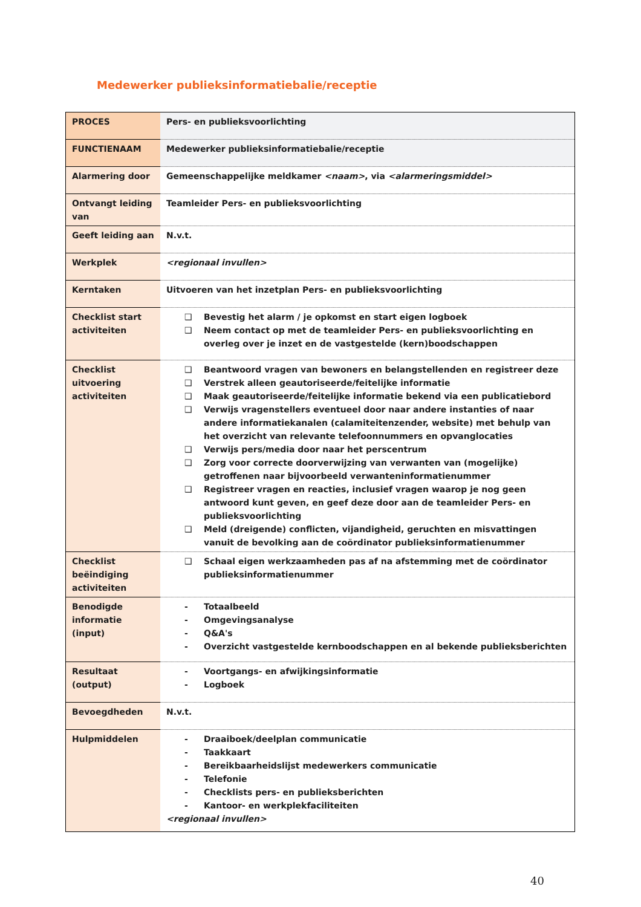Medewerker publieksinformatiebalie/receptie
| PROCES | Pers- en publieksvoorlichting |
| FUNCTIENAAM | Medewerker publieksinformatiebalie/receptie |
| Alarmering door | Gemeenschappelijke meldkamer <naam> , via <alarmeringsmiddel> |
| Ontvangt leiding van | Teamleider Pers- en publieksvoorlichting |
| Geeft leiding aan | N.v.t. |
| Werkplek | <regionaal invullen> |
| Kerntaken | Uitvoeren van het inzetplan Pers- en publieksvoorlichting |
| Checklist start activiteiten | ❑ Bevestig het alarm / je opkomst en start eigen logboek ❑ Neem contact op met de teamleider Pers- en publieksvoorlichting en overleg over je inzet en de vastgestelde (kern)boodschappen |
| Checklist uitvoering activiteiten | ❑ Beantwoord vragen van bewoners en belangstellenden en registreer deze ❑ Verstrek alleen geautoriseerde/feitelijke informatie ❑ Maak geautoriseerde/feitelijke informatie bekend via een publicatiebord ❑ Verwijs vragenstellers eventueel door naar andere instanties of naar andere informatiekanalen (calamiteitenzender, website) met behulp van het overzicht van relevante telefoonnummers en opvanglocaties ❑ Verwijs pers/media door naar het perscentrum ❑ Zorg voor correcte doorverwijzing van verwanten van (mogelijke) getroffenen naar bijvoorbeeld verwanteninformatienummer ❑ Registreer vragen en reacties, inclusief vragen waarop je nog geen antwoord kunt geven, en geef deze door aan de teamleider Pers- en publieksvoorlichting ❑ Meld (dreigende) conflicten, vijandigheid, geruchten en misvattingen vanuit de bevolking aan de coördinator publieksinformatienummer |
| Checklist beëindiging activiteiten | ❑ Schaal eigen werkzaamheden pas af na afstemming met de coördinator publieksinformatienummer |
| Benodigde informatie (input) | - Totaalbeeld - Omgevingsanalyse - Q&A's - Overzicht vastgestelde kernboodschappen en al bekende publieksberichten |
| Resultaat (output) | - Voortgangs- en afwijkingsinformatie - Logboek |
| Bevoegdheden | N.v.t. |
| Hulpmiddelen | - Draaiboek/deelplan communicatie - Taakkaart - Bereikbaarheidslijst medewerkers communicatie - Telefonie - Checklists pers- en publieksberichten - Kantoor- en werkplekfaciliteiten <regionaal invullen> |
40